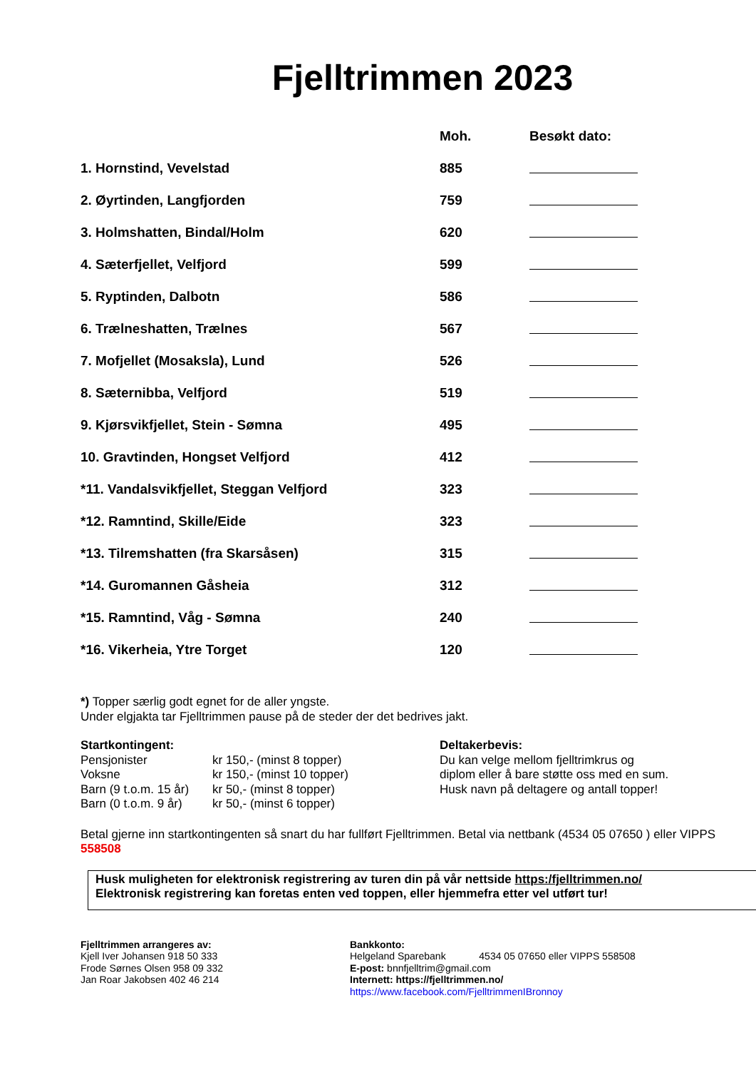Fjelltrimmen 2023
| | Moh. | Besøkt dato: |
| --- | --- | --- |
| 1. Hornstind, Vevelstad | 885 | |
| 2. Øyrtinden, Langfjorden | 759 | |
| 3. Holmshatten, Bindal/Holm | 620 | |
| 4. Sæterfjellet, Velfjord | 599 | |
| 5. Ryptinden, Dalbotn | 586 | |
| 6. Trælneshatten, Trælnes | 567 | |
| 7. Mofjellet (Mosaksla), Lund | 526 | |
| 8. Sæternibba, Velfjord | 519 | |
| 9. Kjørsvikfjellet, Stein - Sømna | 495 | |
| 10. Gravtinden, Hongset Velfjord | 412 | |
| *11. Vandalsvikfjellet, Steggan Velfjord | 323 | |
| *12. Ramntind, Skille/Eide | 323 | |
| *13. Tilremshatten (fra Skarsåsen) | 315 | |
| *14. Guromannen Gåsheia | 312 | |
| *15. Ramntind, Våg - Sømna | 240 | |
| *16. Vikerheia, Ytre Torget | 120 | |
*) Topper særlig godt egnet for de aller yngste.
Under elgjakta tar Fjelltrimmen pause på de steder der det bedrives jakt.
Startkontingent:
| Pensjonister | kr 150,- (minst 8 topper) |
| Voksne | kr 150,- (minst 10 topper) |
| Barn (9 t.o.m. 15 år) | kr 50,- (minst 8 topper) |
| Barn (0 t.o.m. 9 år) | kr 50,- (minst 6 topper) |
Deltakerbevis:
Du kan velge mellom fjelltrimkrus og
diplom eller å bare støtte oss med en sum.
Husk navn på deltagere og antall topper!
Betal gjerne inn startkontingenten så snart du har fullført Fjelltrimmen. Betal via nettbank (4534 05 07650 ) eller VIPPS 558508
Husk muligheten for elektronisk registrering av turen din på vår nettside https:/fjelltrimmen.no/
Elektronisk registrering kan foretas enten ved toppen, eller hjemmefra etter vel utført tur!
Fjelltrimmen arrangeres av:
Kjell Iver Johansen 918 50 333
Frode Sørnes Olsen 958 09 332
Jan Roar Jakobsen 402 46 214
Bankkonto:
Helgeland Sparebank 4534 05 07650 eller VIPPS 558508
E-post: bnnfjelltrim@gmail.com
Internett: https://fjelltrimmen.no/
https://www.facebook.com/FjelltrimmenIBronnoy